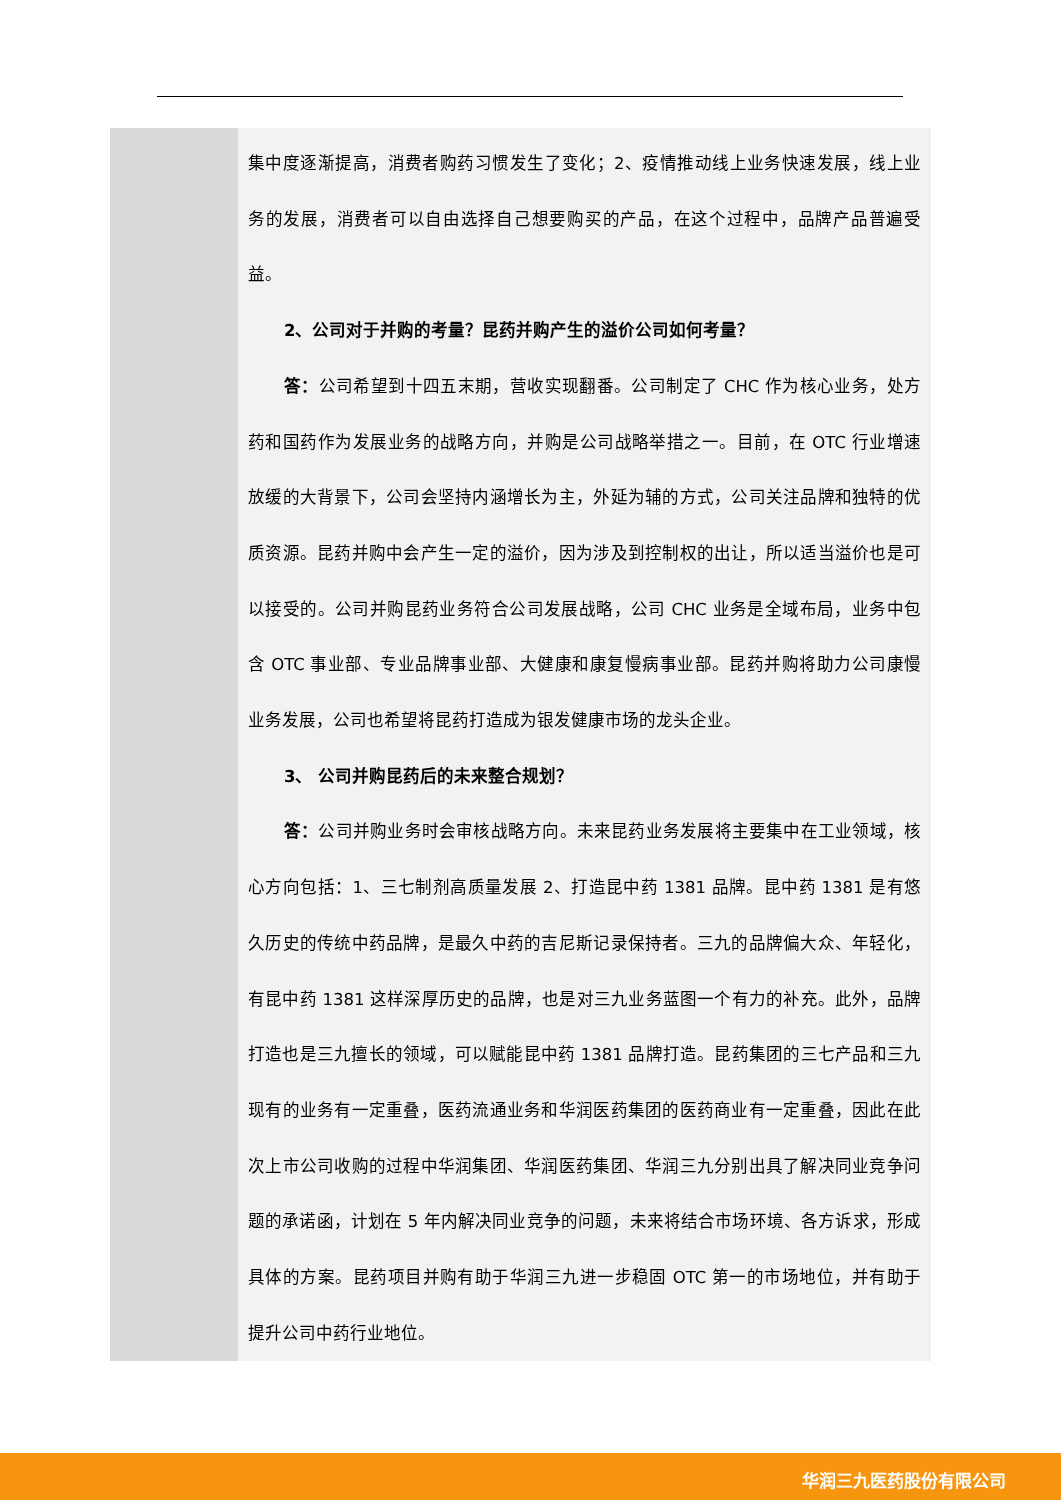| | 集中度逐渐提高，消费者购药习惯发生了变化；2、疫情推动线上业务快速发展，线上业务的发展，消费者可以自由选择自己想要购买的产品，在这个过程中，品牌产品普遍受益。 2、公司对于并购的考量？昆药并购产生的溢价公司如何考量？ 答： 公司希望到十四五末期，营收实现翻番。公司制定了 CHC 作为核心业务，处方药和国药作为发展业务的战略方向，并购是公司战略举措之一。目前，在 OTC 行业增速放缓的大背景下，公司会坚持内涵增长为主，外延为辅的方式，公司关注品牌和独特的优质资源。昆药并购中会产生一定的溢价，因为涉及到控制权的出让，所以适当溢价也是可以接受的。公司并购昆药业务符合公司发展战略，公司 CHC 业务是全域布局，业务中包含 OTC 事业部、专业品牌事业部、大健康和康复慢病事业部。昆药并购将助力公司康慢业务发展，公司也希望将昆药打造成为银发健康市场的龙头企业。 3、 公司并购昆药后的未来整合规划？ 答： 公司并购业务时会审核战略方向。未来昆药业务发展将主要集中在工业领域，核心方向包括：1、三七制剂高质量发展 2、打造昆中药 1381 品牌。昆中药 1381 是有悠久历史的传统中药品牌，是最久中药的吉尼斯记录保持者。三九的品牌偏大众、年轻化，有昆中药 1381 这样深厚历史的品牌，也是对三九业务蓝图一个有力的补充。此外，品牌打造也是三九擅长的领域，可以赋能昆中药 1381 品牌打造。昆药集团的三七产品和三九现有的业务有一定重叠，医药流通业务和华润医药集团的医药商业有一定重叠，因此在此次上市公司收购的过程中华润集团、华润医药集团、华润三九分别出具了解决同业竞争问题的承诺函，计划在 5 年内解决同业竞争的问题，未来将结合市场环境、各方诉求，形成具体的方案。昆药项目并购有助于华润三九进一步稳固 OTC 第一的市场地位，并有助于提升公司中药行业地位。 |
华润三九医药股份有限公司